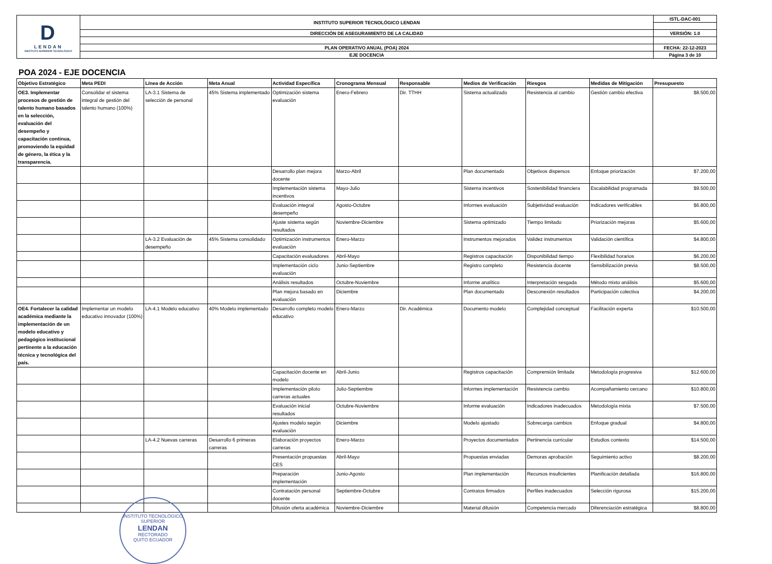| D LENDAN INSTITUTO SUPERIOR TECNOLÓGICO | INSTITUTO SUPERIOR TECNOLÓGICO LENDAN | ISTL-DAC-001 |
| | DIRECCIÓN DE ASEGURAMIENTO DE LA CALIDAD | VERSIÓN: 1.0 |
| | PLAN OPERATIVO ANUAL (POA) 2024 | FECHA: 22-12-2023 |
| | EJE DOCENCIA | Página 3 de 10 |
POA 2024 - EJE DOCENCIA
| Objetivo Estratégico | Meta PEDI | Línea de Acción | Meta Anual | Actividad Específica | Cronograma Mensual | Responsable | Medios de Verificación | Riesgos | Medidas de Mitigación | Presupuesto |
| --- | --- | --- | --- | --- | --- | --- | --- | --- | --- | --- |
| OE3. Implementar procesos de gestión de talento humano basados en la selección, evaluación del desempeño y capacitación continua, promoviendo la equidad de género, la ética y la transparencia. | Consolidar el sistema integral de gestión del talento humano (100%) | LA-3.1 Sistema de selección de personal | 45% Sistema implementado | Optimización sistema evaluación | Enero-Febrero | Dir. TTHH | Sistema actualizado | Resistencia al cambio | Gestión cambio efectiva | $8.500,00 |
| | | | | Desarrollo plan mejora docente | Marzo-Abril | | Plan documentado | Objetivos dispersos | Enfoque priorización | $7.200,00 |
| | | | | Implementación sistema incentivos | Mayo-Julio | | Sistema incentivos | Sostenibilidad financiera | Escalabilidad programada | $9.500,00 |
| | | | | Evaluación integral desempeño | Agosto-Octubre | | Informes evaluación | Subjetividad evaluación | Indicadores verificables | $6.800,00 |
| | | | | Ajuste sistema según resultados | Noviembre-Diciembre | | Sistema optimizado | Tiempo limitado | Priorización mejoras | $5.600,00 |
| | | LA-3.2 Evaluación de desempeño | 45% Sistema consolidado | Optimización instrumentos evaluación | Enero-Marzo | | Instrumentos mejorados | Validez instrumentos | Validación científica | $4.800,00 |
| | | | | Capacitación evaluadores | Abril-Mayo | | Registros capacitación | Disponibilidad tiempo | Flexibilidad horarios | $6.200,00 |
| | | | | Implementación ciclo evaluación | Junio-Septiembre | | Registro completo | Resistencia docente | Sensibilización previa | $8.500,00 |
| | | | | Análisis resultados | Octubre-Noviembre | | Informe analítico | Interpretación sesgada | Método mixto análisis | $5.600,00 |
| | | | | Plan mejora basado en evaluación | Diciembre | | Plan documentado | Desconexión resultados | Participación colectiva | $4.200,00 |
| OE4. Fortalecer la calidad académica mediante la implementación de un modelo educativo y pedagógico institucional pertinente a la educación técnica y tecnológica del país. | Implementar un modelo educativo innovador (100%) | LA-4.1 Modelo educativo | 40% Modelo implementado | Desarrollo completo modelo educativo | Enero-Marzo | Dir. Académica | Documento modelo | Complejidad conceptual | Facilitación experta | $10.500,00 |
| | | | | Capacitación docente en modelo | Abril-Junio | | Registros capacitación | Comprensión limitada | Metodología progresiva | $12.600,00 |
| | | | | Implementación piloto carreras actuales | Julio-Septiembre | | Informes implementación | Resistencia cambio | Acompañamiento cercano | $10.800,00 |
| | | | | Evaluación inicial resultados | Octubre-Noviembre | | Informe evaluación | Indicadores inadecuados | Metodología mixta | $7.500,00 |
| | | | | Ajustes modelo según evaluación | Diciembre | | Modelo ajustado | Sobrecarga cambios | Enfoque gradual | $4.800,00 |
| | | LA-4.2 Nuevas carreras | Desarrollo 6 primeras carreras | Elaboración proyectos carreras | Enero-Marzo | | Proyectos documentados | Pertinencia curricular | Estudios contexto | $14.500,00 |
| | | | | Presentación propuestas CES | Abril-Mayo | | Propuestas enviadas | Demoras aprobación | Seguimiento activo | $8.200,00 |
| | | | | Preparación implementación | Junio-Agosto | | Plan implementación | Recursos insuficientes | Planificación detallada | $16.800,00 |
| | | | | Contratación personal docente | Septiembre-Octubre | | Contratos firmados | Perfiles inadecuados | Selección rigurosa | $15.200,00 |
| | | | | Difusión oferta académica | Noviembre-Diciembre | | Material difusión | Competencia mercado | Diferenciación estratégica | $8.800,00 |
INSTITUTO TECNOLÓGICO SUPERIOR
LENDAN
RECTORADO
QUITO ECUADOR